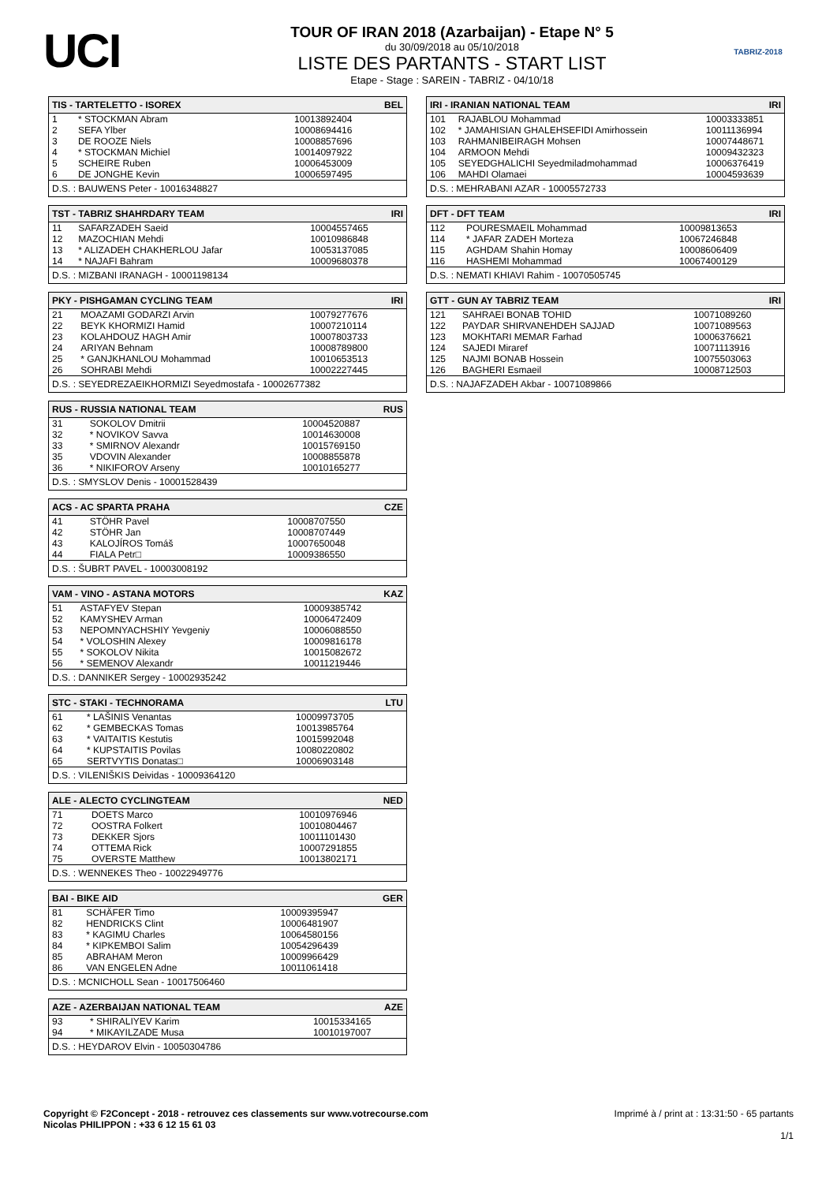UCI
TOUR OF IRAN 2018 (Azarbaijan) - Etape N° 5
du 30/09/2018 au 05/10/2018
LISTE DES PARTANTS - START LIST
Etape - Stage : SAREIN - TABRIZ - 04/10/18
TABRIZ-2018
| TIS - TARTELETTO - ISOREX | | BEL |
| --- | --- | --- |
| 1 | * STOCKMAN Abram | 10013892404 |
| 2 | SEFA Ylber | 10008694416 |
| 3 | DE ROOZE Niels | 10008857696 |
| 4 | * STOCKMAN Michiel | 10014097922 |
| 5 | SCHEIRE Ruben | 10006453009 |
| 6 | DE JONGHE Kevin | 10006597495 |
| D.S. : BAUWENS Peter - 10016348827 | | |
| TST - TABRIZ SHAHRDARY TEAM | | IRI |
| --- | --- | --- |
| 11 | SAFARZADEH Saeid | 10004557465 |
| 12 | MAZOCHIAN Mehdi | 10010986848 |
| 13 | * ALIZADEH CHAKHERLOU Jafar | 10053137085 |
| 14 | * NAJAFI Bahram | 10009680378 |
| D.S. : MIZBANI IRANAGH - 10001198134 | | |
| PKY - PISHGAMAN CYCLING TEAM | | IRI |
| --- | --- | --- |
| 21 | MOAZAMI GODARZI Arvin | 10079277676 |
| 22 | BEYK KHORMIZI Hamid | 10007210114 |
| 23 | KOLAHDOUZ HAGH Amir | 10007803733 |
| 24 | ARIYAN Behnam | 10008789800 |
| 25 | * GANJKHANLOU Mohammad | 10010653513 |
| 26 | SOHRABI Mehdi | 10002227445 |
| D.S. : SEYEDREZAEIKHORMIZI Seyedmostafa - 10002677382 | | |
| RUS - RUSSIA NATIONAL TEAM | | RUS |
| --- | --- | --- |
| 31 | SOKOLOV Dmitrii | 10004520887 |
| 32 | * NOVIKOV Savva | 10014630008 |
| 33 | * SMIRNOV Alexandr | 10015769150 |
| 35 | VDOVIN Alexander | 10008855878 |
| 36 | * NIKIFOROV Arseny | 10010165277 |
| D.S. : SMYSLOV Denis - 10001528439 | | |
| ACS - AC SPARTA PRAHA | | CZE |
| --- | --- | --- |
| 41 | STÖHR Pavel | 10008707550 |
| 42 | STÖHR Jan | 10008707449 |
| 43 | KALOJÍROS Tomáš | 10007650048 |
| 44 | FIALA Petr□ | 10009386550 |
| D.S. : ŠUBRT PAVEL - 10003008192 | | |
| VAM - VINO - ASTANA MOTORS | | KAZ |
| --- | --- | --- |
| 51 | ASTAFYEV Stepan | 10009385742 |
| 52 | KAMYSHEV Arman | 10006472409 |
| 53 | NEPOMNYACHSHIY Yevgeniy | 10006088550 |
| 54 | * VOLOSHIN Alexey | 10009816178 |
| 55 | * SOKOLOV Nikita | 10015082672 |
| 56 | * SEMENOV Alexandr | 10011219446 |
| D.S. : DANNIKER Sergey - 10002935242 | | |
| STC - STAKI - TECHNORAMA | | LTU |
| --- | --- | --- |
| 61 | * LAŠINIS Venantas | 10009973705 |
| 62 | * GEMBECKAS Tomas | 10013985764 |
| 63 | * VAITAITIS Kestutis | 10015992048 |
| 64 | * KUPSTAITIS Povilas | 10080220802 |
| 65 | SERTVYTIS Donatas□ | 10006903148 |
| D.S. : VILENIŠKIS Deividas - 10009364120 | | |
| ALE - ALECTO CYCLINGTEAM | | NED |
| --- | --- | --- |
| 71 | DOETS Marco | 10010976946 |
| 72 | OOSTRA Folkert | 10010804467 |
| 73 | DEKKER Sjors | 10011101430 |
| 74 | OTTEMA Rick | 10007291855 |
| 75 | OVERSTE Matthew | 10013802171 |
| D.S. : WENNEKES Theo - 10022949776 | | |
| BAI - BIKE AID | | GER |
| --- | --- | --- |
| 81 | SCHÄFER Timo | 10009395947 |
| 82 | HENDRICKS Clint | 10006481907 |
| 83 | * KAGIMU Charles | 10064580156 |
| 84 | * KIPKEMBOI Salim | 10054296439 |
| 85 | ABRAHAM Meron | 10009966429 |
| 86 | VAN ENGELEN Adne | 10011061418 |
| D.S. : MCNICHOLL Sean - 10017506460 | | |
| AZE - AZERBAIJAN NATIONAL TEAM | | AZE |
| --- | --- | --- |
| 93 | * SHIRALIYEV Karim | 10015334165 |
| 94 | * MIKAYILZADE Musa | 10010197007 |
| D.S. : HEYDAROV Elvin - 10050304786 | | |
| IRI - IRANIAN NATIONAL TEAM | | IRI |
| --- | --- | --- |
| 101 | RAJABLOU Mohammad | 10003333851 |
| 102 | * JAMAHISIAN GHALEHSEFIDI Amirhossein | 10011136994 |
| 103 | RAHMANIBEIRAGH Mohsen | 10007448671 |
| 104 | ARMOON Mehdi | 10009432323 |
| 105 | SEYEDGHALICHI Seyedmiladmohammad | 10006376419 |
| 106 | MAHDI Olamaei | 10004593639 |
| D.S. : MEHRABANI AZAR - 10005572733 | | |
| DFT - DFT TEAM | | IRI |
| --- | --- | --- |
| 112 | POURESMAEIL Mohammad | 10009813653 |
| 114 | * JAFAR ZADEH Morteza | 10067246848 |
| 115 | AGHDAM Shahin Homay | 10008606409 |
| 116 | HASHEMI Mohammad | 10067400129 |
| D.S. : NEMATI KHIAVI Rahim - 10070505745 | | |
| GTT - GUN AY TABRIZ TEAM | | IRI |
| --- | --- | --- |
| 121 | SAHRAEI BONAB TOHID | 10071089260 |
| 122 | PAYDAR SHIRVANEHDEH SAJJAD | 10071089563 |
| 123 | MOKHTARI MEMAR Farhad | 10006376621 |
| 124 | SAJEDI Miraref | 10071113916 |
| 125 | NAJMI BONAB Hossein | 10075503063 |
| 126 | BAGHERI Esmaeil | 10008712503 |
| D.S. : NAJAFZADEH Akbar - 10071089866 | | |
Copyright © F2Concept - 2018 - retrouvez ces classements sur www.votrecourse.com
Nicolas PHILIPPON : +33 6 12 15 61 03
Imprimé à / print at : 13:31:50 - 65 partants
1/1